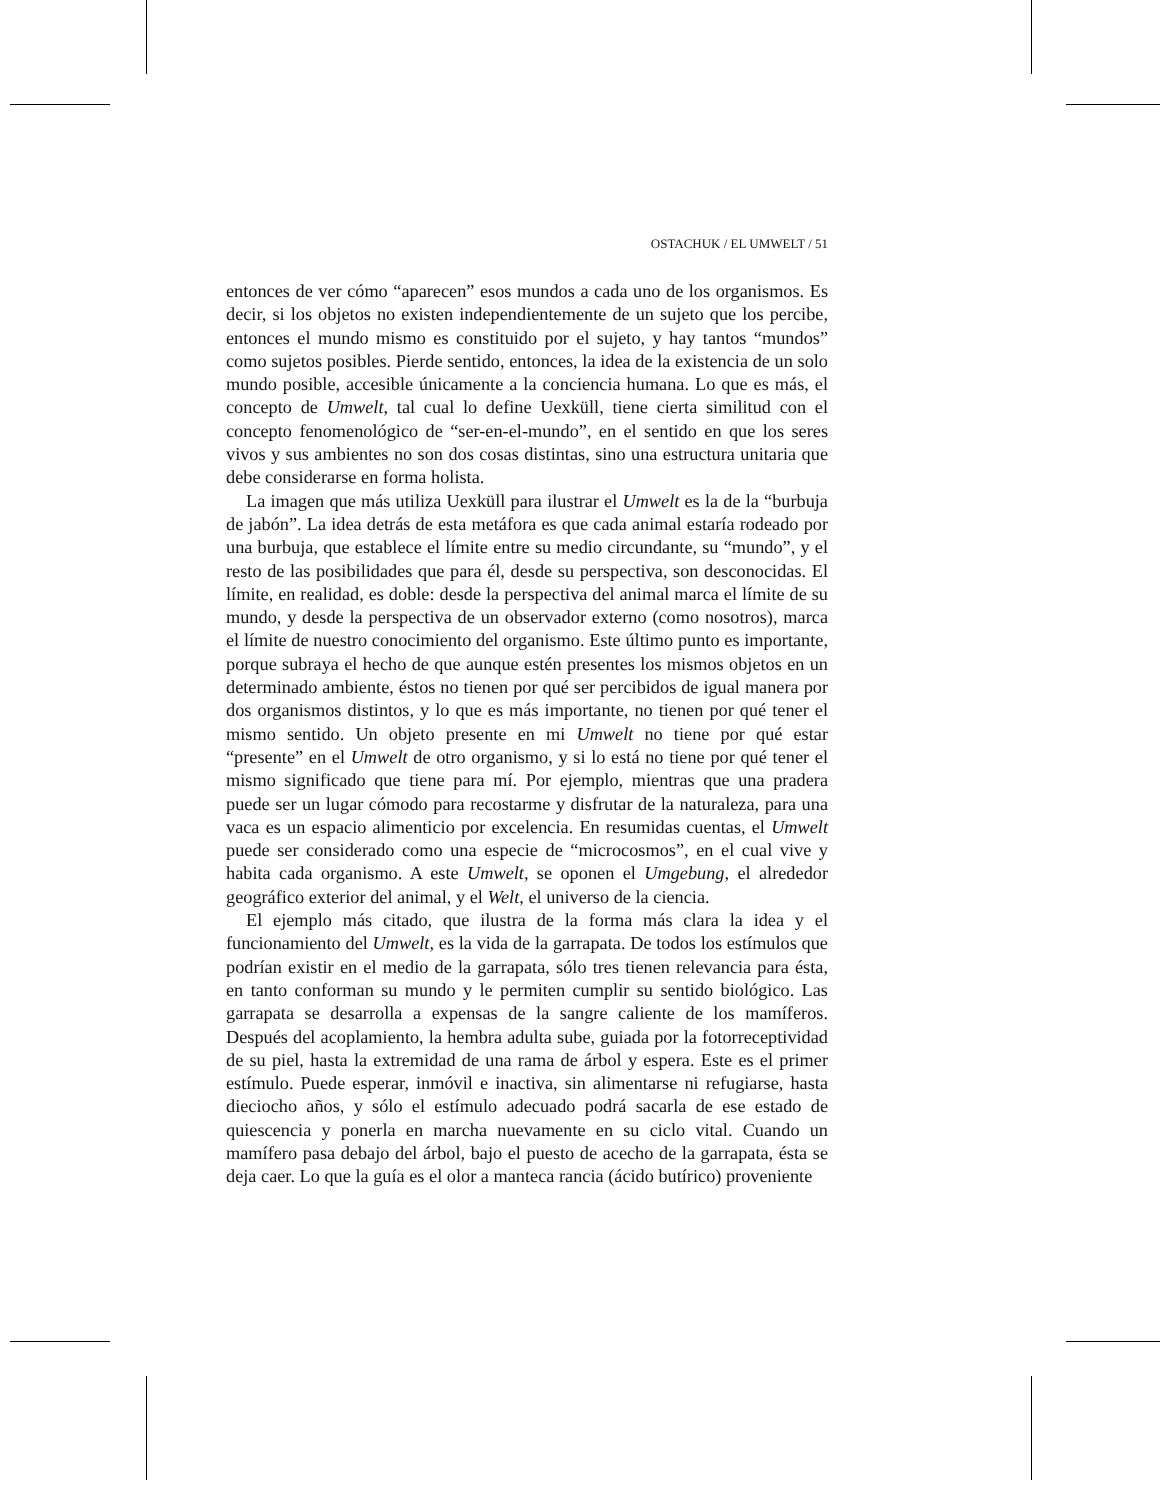OSTACHUK / EL UMWELT / 51
entonces de ver cómo “aparecen” esos mundos a cada uno de los organismos. Es decir, si los objetos no existen independientemente de un sujeto que los percibe, entonces el mundo mismo es constituido por el sujeto, y hay tantos “mundos” como sujetos posibles. Pierde sentido, entonces, la idea de la existencia de un solo mundo posible, accesible únicamente a la conciencia humana. Lo que es más, el concepto de Umwelt, tal cual lo define Uexküll, tiene cierta similitud con el concepto fenomenológico de “ser-en-el-mundo”, en el sentido en que los seres vivos y sus ambientes no son dos cosas distintas, sino una estructura unitaria que debe considerarse en forma holista.
La imagen que más utiliza Uexküll para ilustrar el Umwelt es la de la “burbuja de jabón”. La idea detrás de esta metáfora es que cada animal estaría rodeado por una burbuja, que establece el límite entre su medio circundante, su “mundo”, y el resto de las posibilidades que para él, desde su perspectiva, son desconocidas. El límite, en realidad, es doble: desde la perspectiva del animal marca el límite de su mundo, y desde la perspectiva de un observador externo (como nosotros), marca el límite de nuestro conocimiento del organismo. Este último punto es importante, porque subraya el hecho de que aunque estén presentes los mismos objetos en un determinado ambiente, éstos no tienen por qué ser percibidos de igual manera por dos organismos distintos, y lo que es más importante, no tienen por qué tener el mismo sentido. Un objeto presente en mi Umwelt no tiene por qué estar “presente” en el Umwelt de otro organismo, y si lo está no tiene por qué tener el mismo significado que tiene para mí. Por ejemplo, mientras que una pradera puede ser un lugar cómodo para recostarme y disfrutar de la naturaleza, para una vaca es un espacio alimenticio por excelencia. En resumidas cuentas, el Umwelt puede ser considerado como una especie de “microcosmos”, en el cual vive y habita cada organismo. A este Umwelt, se oponen el Umgebung, el alrededor geográfico exterior del animal, y el Welt, el universo de la ciencia.
El ejemplo más citado, que ilustra de la forma más clara la idea y el funcionamiento del Umwelt, es la vida de la garrapata. De todos los estímulos que podrían existir en el medio de la garrapata, sólo tres tienen relevancia para ésta, en tanto conforman su mundo y le permiten cumplir su sentido biológico. Las garrapata se desarrolla a expensas de la sangre caliente de los mamíferos. Después del acoplamiento, la hembra adulta sube, guiada por la fotorreceptividad de su piel, hasta la extremidad de una rama de árbol y espera. Este es el primer estímulo. Puede esperar, inmóvil e inactiva, sin alimentarse ni refugiarse, hasta dieciocho años, y sólo el estímulo adecuado podrá sacarla de ese estado de quiescencia y ponerla en marcha nuevamente en su ciclo vital. Cuando un mamífero pasa debajo del árbol, bajo el puesto de acecho de la garrapata, ésta se deja caer. Lo que la guía es el olor a manteca rancia (ácido butírico) proveniente